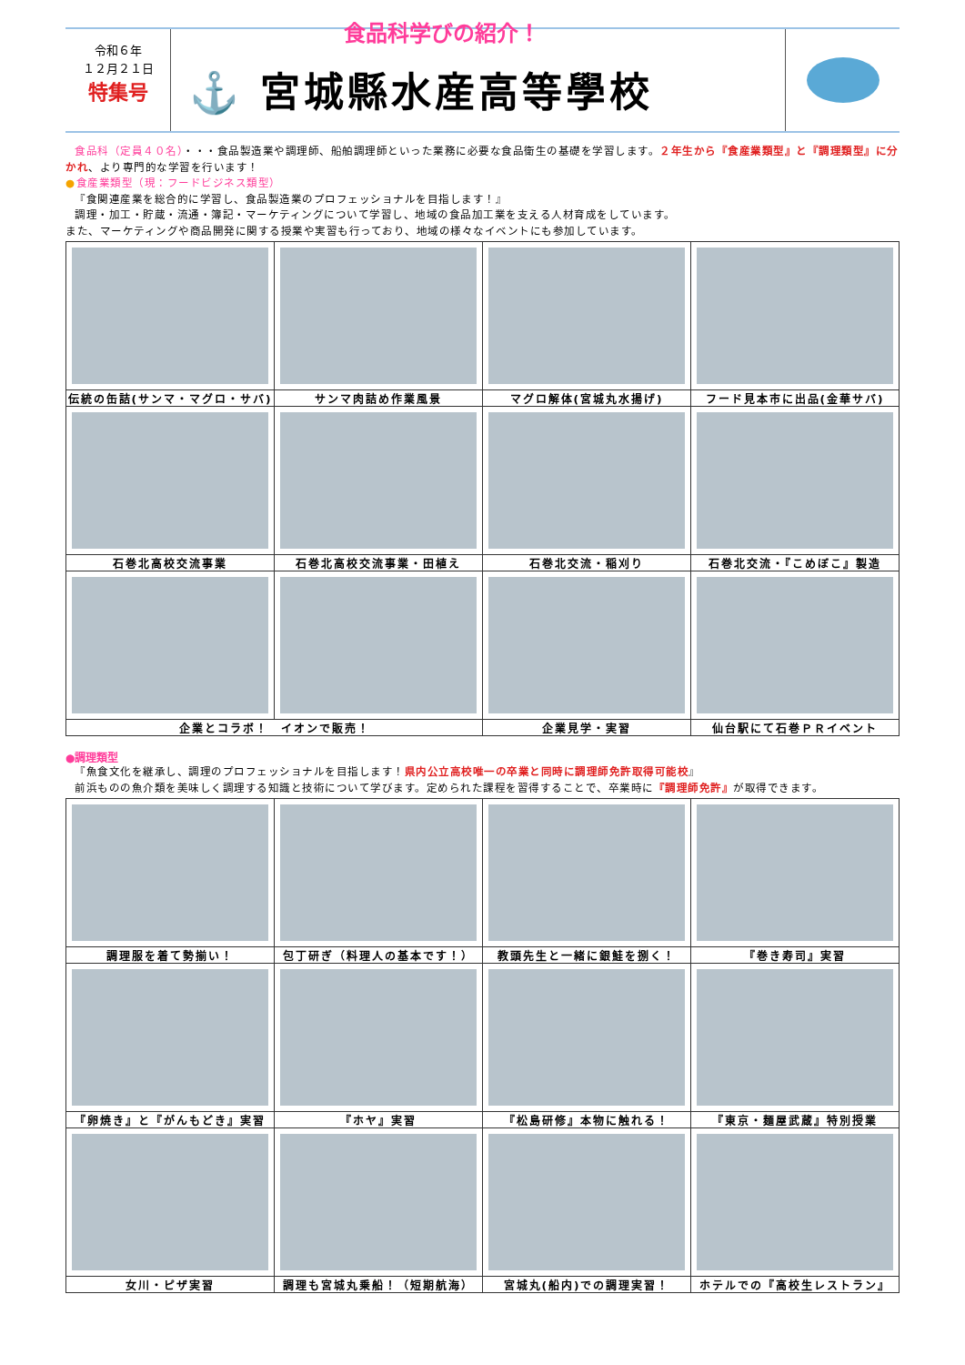令和６年
１２月２１日
特集号
食品科学びの紹介！
⚓ 宮城縣水産高等學校
食品科（定員４０名）・・・食品製造業や調理師、船舶調理師といった業務に必要な食品衛生の基礎を学習します。２年生から『食産業類型』と『調理類型』に分かれ、より専門的な学習を行います！
●食産業類型（現：フードビジネス類型）
『食関連産業を総合的に学習し、食品製造業のプロフェッショナルを目指します！』
調理・加工・貯蔵・流通・簿記・マーケティングについて学習し、地域の食品加工業を支える人材育成をしています。
また、マーケティングや商品開発に関する授業や実習も行っており、地域の様々なイベントにも参加しています。
| 伝統の缶詰(サンマ・マグロ・サバ) | サンマ肉詰め作業風景 | マグロ解体(宮城丸水揚げ) | フード見本市に出品(金華サバ) |
| 石巻北高校交流事業 | 石巻北高校交流事業・田植え | 石巻北交流・稲刈り | 石巻北交流・『こめぼこ』製造 |
| 企業とコラボ！ イオンで販売！ | | 企業見学・実習 | 仙台駅にて石巻ＰＲイベント |
●調理類型
『魚食文化を継承し、調理のプロフェッショナルを目指します！県内公立高校唯一の卒業と同時に調理師免許取得可能校』
前浜ものの魚介類を美味しく調理する知識と技術について学びます。定められた課程を習得することで、卒業時に『調理師免許』が取得できます。
| 調理服を着て勢揃い！ | 包丁研ぎ（料理人の基本です！） | 教頭先生と一緒に銀鮭を捌く！ | 『巻き寿司』実習 |
| 『卵焼き』と『がんもどき』実習 | 『ホヤ』実習 | 『松島研修』本物に触れる！ | 『東京・麺屋武蔵』特別授業 |
| 女川・ピザ実習 | 調理も宮城丸乗船！（短期航海） | 宮城丸(船内)での調理実習！ | ホテルでの『高校生レストラン』 |